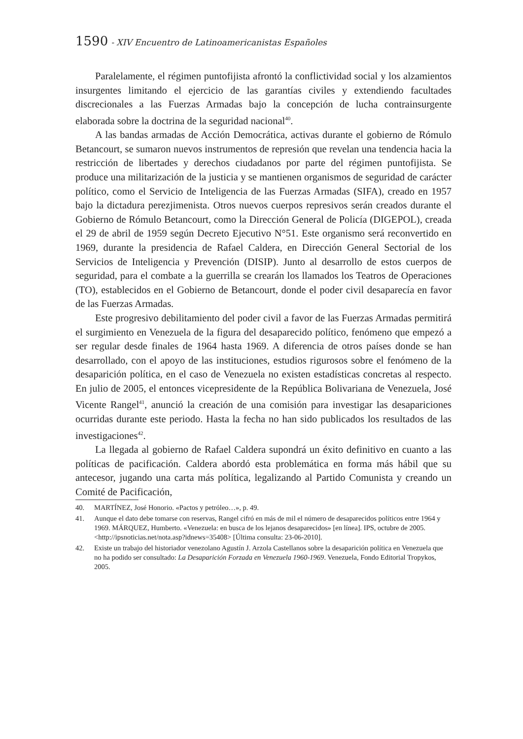1590 - XIV Encuentro de Latinoamericanistas Españoles
Paralelamente, el régimen puntofijista afrontó la conflictividad social y los alzamientos insurgentes limitando el ejercicio de las garantías civiles y extendiendo facultades discrecionales a las Fuerzas Armadas bajo la concepción de lucha contrainsurgente elaborada sobre la doctrina de la seguridad nacional<sup>40</sup>.
A las bandas armadas de Acción Democrática, activas durante el gobierno de Rómulo Betancourt, se sumaron nuevos instrumentos de represión que revelan una tendencia hacia la restricción de libertades y derechos ciudadanos por parte del régimen puntofijista. Se produce una militarización de la justicia y se mantienen organismos de seguridad de carácter político, como el Servicio de Inteligencia de las Fuerzas Armadas (SIFA), creado en 1957 bajo la dictadura perezjimenista. Otros nuevos cuerpos represivos serán creados durante el Gobierno de Rómulo Betancourt, como la Dirección General de Policía (DIGEPOL), creada el 29 de abril de 1959 según Decreto Ejecutivo N°51. Este organismo será reconvertido en 1969, durante la presidencia de Rafael Caldera, en Dirección General Sectorial de los Servicios de Inteligencia y Prevención (DISIP). Junto al desarrollo de estos cuerpos de seguridad, para el combate a la guerrilla se crearán los llamados los Teatros de Operaciones (TO), establecidos en el Gobierno de Betancourt, donde el poder civil desaparecía en favor de las Fuerzas Armadas.
Este progresivo debilitamiento del poder civil a favor de las Fuerzas Armadas permitirá el surgimiento en Venezuela de la figura del desaparecido político, fenómeno que empezó a ser regular desde finales de 1964 hasta 1969. A diferencia de otros países donde se han desarrollado, con el apoyo de las instituciones, estudios rigurosos sobre el fenómeno de la desaparición política, en el caso de Venezuela no existen estadísticas concretas al respecto. En julio de 2005, el entonces vicepresidente de la República Bolivariana de Venezuela, José Vicente Rangel<sup>41</sup>, anunció la creación de una comisión para investigar las desapariciones ocurridas durante este periodo. Hasta la fecha no han sido publicados los resultados de las investigaciones<sup>42</sup>.
La llegada al gobierno de Rafael Caldera supondrá un éxito definitivo en cuanto a las políticas de pacificación. Caldera abordó esta problemática en forma más hábil que su antecesor, jugando una carta más política, legalizando al Partido Comunista y creando un Comité de Pacificación,
40. MARTÍNEZ, José Honorio. «Pactos y petróleo…», p. 49.
41. Aunque el dato debe tomarse con reservas, Rangel cifró en más de mil el número de desaparecidos políticos entre 1964 y 1969. MÁRQUEZ, Humberto. «Venezuela: en busca de los lejanos desaparecidos» [en línea]. IPS, octubre de 2005. <http://ipsnoticias.net/nota.asp?idnews=35408> [Última consulta: 23-06-2010].
42. Existe un trabajo del historiador venezolano Agustín J. Arzola Castellanos sobre la desaparición política en Venezuela que no ha podido ser consultado: La Desaparición Forzada en Venezuela 1960-1969. Venezuela, Fondo Editorial Tropykos, 2005.